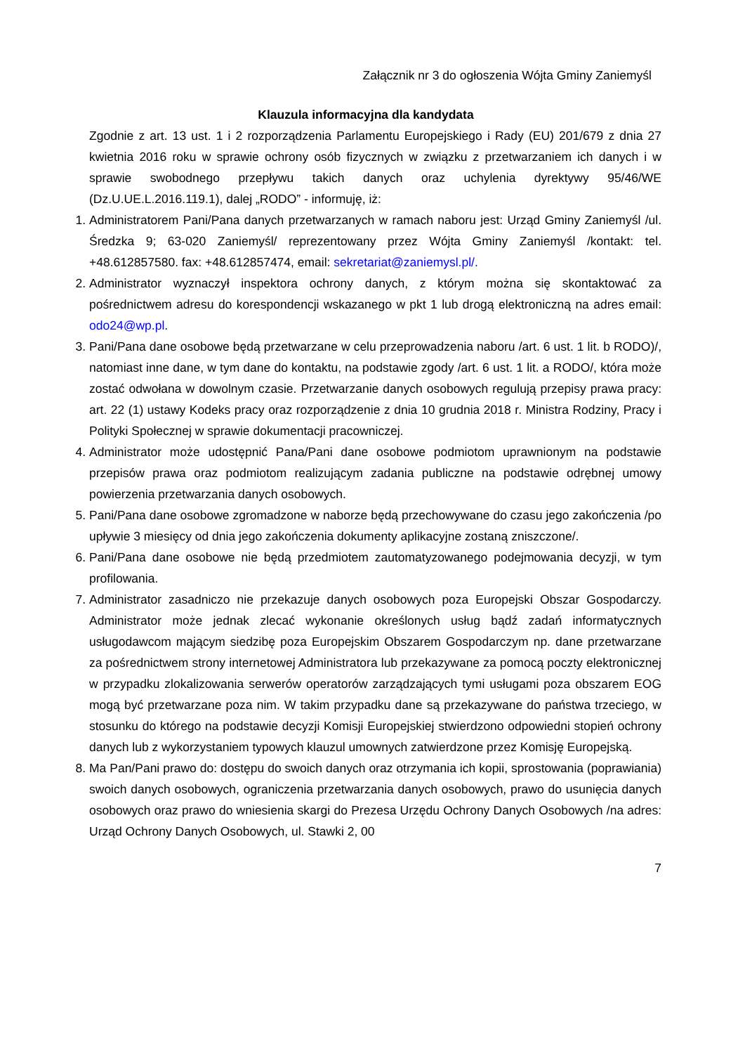Załącznik nr 3 do ogłoszenia Wójta Gminy Zaniemyśl
Klauzula informacyjna dla kandydata
Zgodnie z art. 13 ust. 1 i 2 rozporządzenia Parlamentu Europejskiego i Rady (EU) 201/679 z dnia 27 kwietnia 2016 roku w sprawie ochrony osób fizycznych w związku z przetwarzaniem ich danych i w sprawie swobodnego przepływu takich danych oraz uchylenia dyrektywy 95/46/WE (Dz.U.UE.L.2016.119.1), dalej „RODO” - informuję, iż:
1. Administratorem Pani/Pana danych przetwarzanych w ramach naboru jest: Urząd Gminy Zaniemyśl /ul. Średzka 9; 63-020 Zaniemyśl/ reprezentowany przez Wójta Gminy Zaniemyśl /kontakt: tel. +48.612857580. fax: +48.612857474, email: sekretariat@zaniemysl.pl/.
2. Administrator wyznaczył inspektora ochrony danych, z którym można się skontaktować za pośrednictwem adresu do korespondencji wskazanego w pkt 1 lub drogą elektroniczną na adres email: odo24@wp.pl.
3. Pani/Pana dane osobowe będą przetwarzane w celu przeprowadzenia naboru /art. 6 ust. 1 lit. b RODO)/, natomiast inne dane, w tym dane do kontaktu, na podstawie zgody /art. 6 ust. 1 lit. a RODO/, która może zostać odwołana w dowolnym czasie. Przetwarzanie danych osobowych regulują przepisy prawa pracy: art. 22 (1) ustawy Kodeks pracy oraz rozporządzenie z dnia 10 grudnia 2018 r. Ministra Rodziny, Pracy i Polityki Społecznej w sprawie dokumentacji pracowniczej.
4. Administrator może udostępnić Pana/Pani dane osobowe podmiotom uprawnionym na podstawie przepisów prawa oraz podmiotom realizującym zadania publiczne na podstawie odrębnej umowy powierzenia przetwarzania danych osobowych.
5. Pani/Pana dane osobowe zgromadzone w naborze będą przechowywane do czasu jego zakończenia /po upływie 3 miesięcy od dnia jego zakończenia dokumenty aplikacyjne zostaną zniszczone/.
6. Pani/Pana dane osobowe nie będą przedmiotem zautomatyzowanego podejmowania decyzji, w tym profilowania.
7. Administrator zasadniczo nie przekazuje danych osobowych poza Europejski Obszar Gospodarczy. Administrator może jednak zlecać wykonanie określonych usług bądź zadań informatycznych usługodawcom mającym siedzibę poza Europejskim Obszarem Gospodarczym np. dane przetwarzane za pośrednictwem strony internetowej Administratora lub przekazywane za pomocą poczty elektronicznej w przypadku zlokalizowania serwerów operatorów zarządzających tymi usługami poza obszarem EOG mogą być przetwarzane poza nim. W takim przypadku dane są przekazywane do państwa trzeciego, w stosunku do którego na podstawie decyzji Komisji Europejskiej stwierdzono odpowiedni stopień ochrony danych lub z wykorzystaniem typowych klauzul umownych zatwierdzone przez Komisję Europejską.
8. Ma Pan/Pani prawo do: dostępu do swoich danych oraz otrzymania ich kopii, sprostowania (poprawiania) swoich danych osobowych, ograniczenia przetwarzania danych osobowych, prawo do usunięcia danych osobowych oraz prawo do wniesienia skargi do Prezesa Urzędu Ochrony Danych Osobowych /na adres: Urząd Ochrony Danych Osobowych, ul. Stawki 2, 00
7